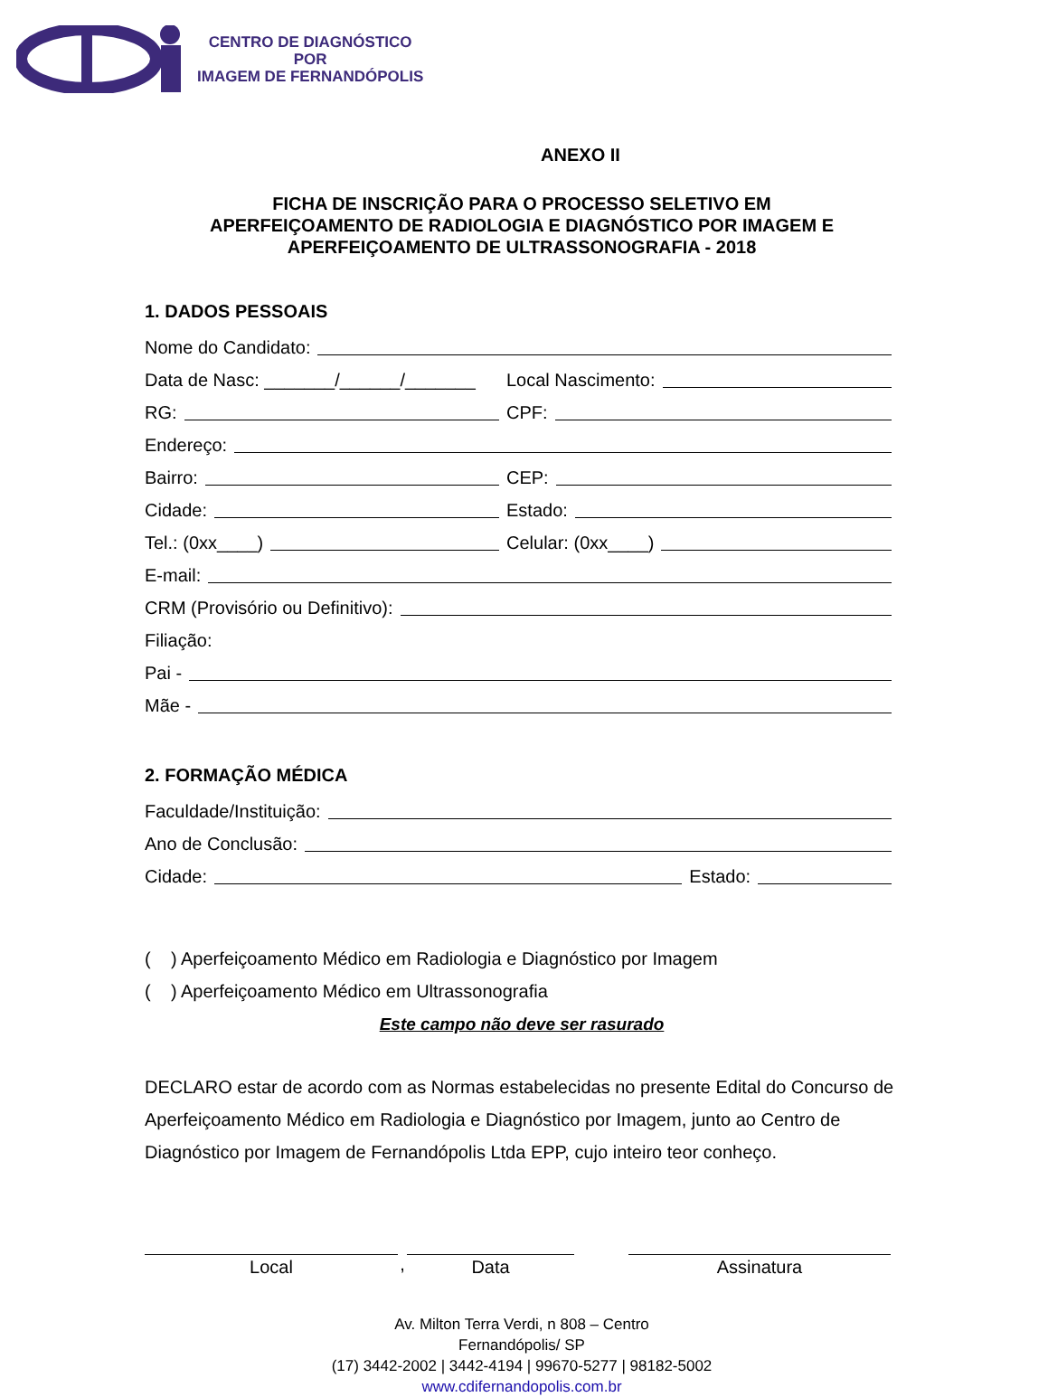CENTRO DE DIAGNÓSTICO
POR
IMAGEM DE FERNANDÓPOLIS
ANEXO II
FICHA DE INSCRIÇÃO PARA O PROCESSO SELETIVO EM
APERFEIÇOAMENTO DE RADIOLOGIA E DIAGNÓSTICO POR IMAGEM E
APERFEIÇOAMENTO DE ULTRASSONOGRAFIA - 2018
1. DADOS PESSOAIS
Nome do Candidato:
Data de Nasc: _______/______/_______
Local Nascimento:
RG: CPF:
Endereço:
Bairro: CEP:
Cidade: Estado:
Tel.: (0xx____) Celular: (0xx____)
E-mail:
CRM (Provisório ou Definitivo):
Filiação:
Pai -
Mãe -
2. FORMAÇÃO MÉDICA
Faculdade/Instituição:
Ano de Conclusão:
Cidade: Estado:
( ) Aperfeiçoamento Médico em Radiologia e Diagnóstico por Imagem
( ) Aperfeiçoamento Médico em Ultrassonografia
Este campo não deve ser rasurado
DECLARO estar de acordo com as Normas estabelecidas no presente Edital do Concurso de Aperfeiçoamento Médico em Radiologia e Diagnóstico por Imagem, junto ao Centro de Diagnóstico por Imagem de Fernandópolis Ltda EPP, cujo inteiro teor conheço.
Local ,
Data Assinatura
Av. Milton Terra Verdi, n 808 – Centro
Fernandópolis/ SP
(17) 3442-2002 | 3442-4194 | 99670-5277 | 98182-5002
www.cdifernandopolis.com.br